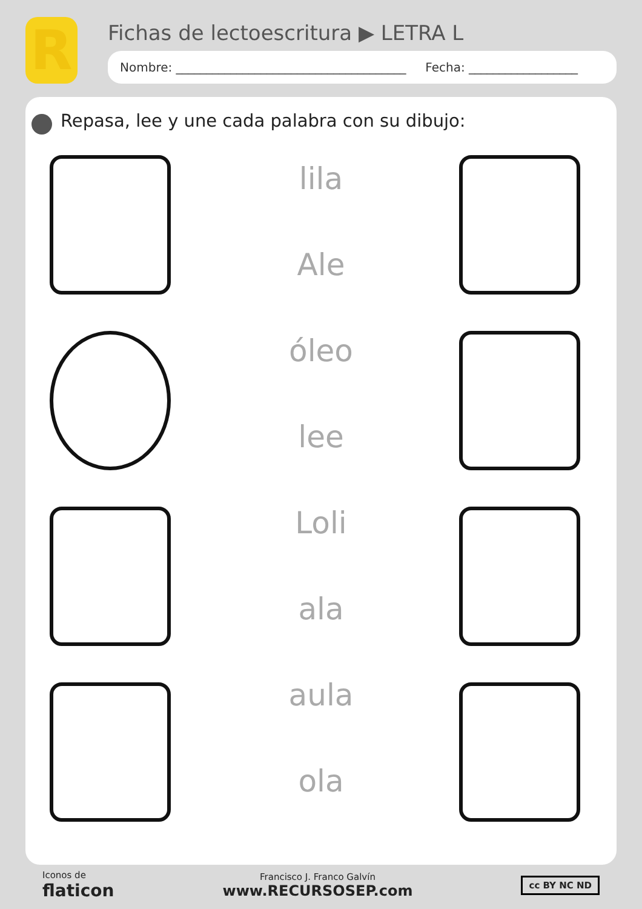R
Fichas de lectoescritura ▶ LETRA L
Nombre: ______________________________________ Fecha: __________________
Repasa, lee y une cada palabra con su dibujo:
lila
Ale
óleo
lee
Loli
ala
aula
ola
Iconos de
flaticon
Francisco J. Franco Galvín
www.RECURSOSEP.com
cc BY NC ND